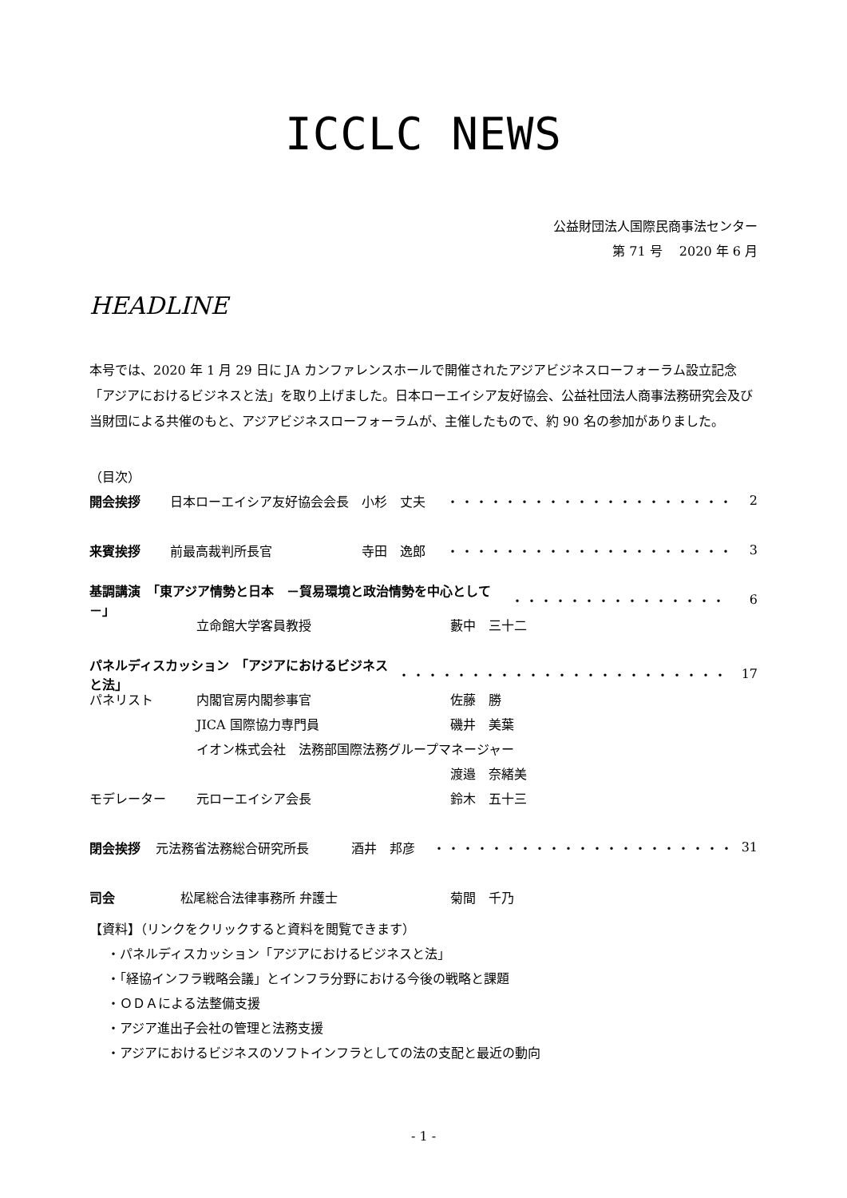ICCLC NEWS
公益財団法人国際民商事法センター
第 71 号　 2020 年 6 月
HEADLINE
本号では、2020 年 1 月 29 日に JA カンファレンスホールで開催されたアジアビジネスローフォーラム設立記念「アジアにおけるビジネスと法」を取り上げました。日本ローエイシア友好協会、公益社団法人商事法務研究会及び当財団による共催のもと、アジアビジネスローフォーラムが、主催したもので、約 90 名の参加がありました。
（目次）
開会挨拶 日本ローエイシア友好協会会長 小杉　丈夫 ・・・・・・・・・・・・・・・・・・・・ 2
来賓挨拶 前最高裁判所長官 寺田　逸郎 ・・・・・・・・・・・・・・・・・・・・ 3
基調講演　「東アジア情勢と日本　－貿易環境と政治情勢を中心として－」 ・・・・・・・・・・・・・・・ 6
立命館大学客員教授 藪中　三十二
パネルディスカッション　「アジアにおけるビジネスと法」 ・・・・・・・・・・・・・・・・・・・・・・・ 17
パネリスト 内閣官房内閣参事官 佐藤　勝
JICA 国際協力専門員 磯井　美葉
イオン株式会社　法務部国際法務グループマネージャー
渡邉　奈緒美
モデレーター 元ローエイシア会長 鈴木　五十三
閉会挨拶 元法務省法務総合研究所長 酒井　邦彦 ・・・・・・・・・・・・・・・・・・・・・ 31
司会 松尾総合法律事務所 弁護士 菊間　千乃
【資料】（リンクをクリックすると資料を閲覧できます）
・パネルディスカッション「アジアにおけるビジネスと法」
・「経協インフラ戦略会議」とインフラ分野における今後の戦略と課題
・ＯＤＡによる法整備支援
・アジア進出子会社の管理と法務支援
・アジアにおけるビジネスのソフトインフラとしての法の支配と最近の動向
- 1 -